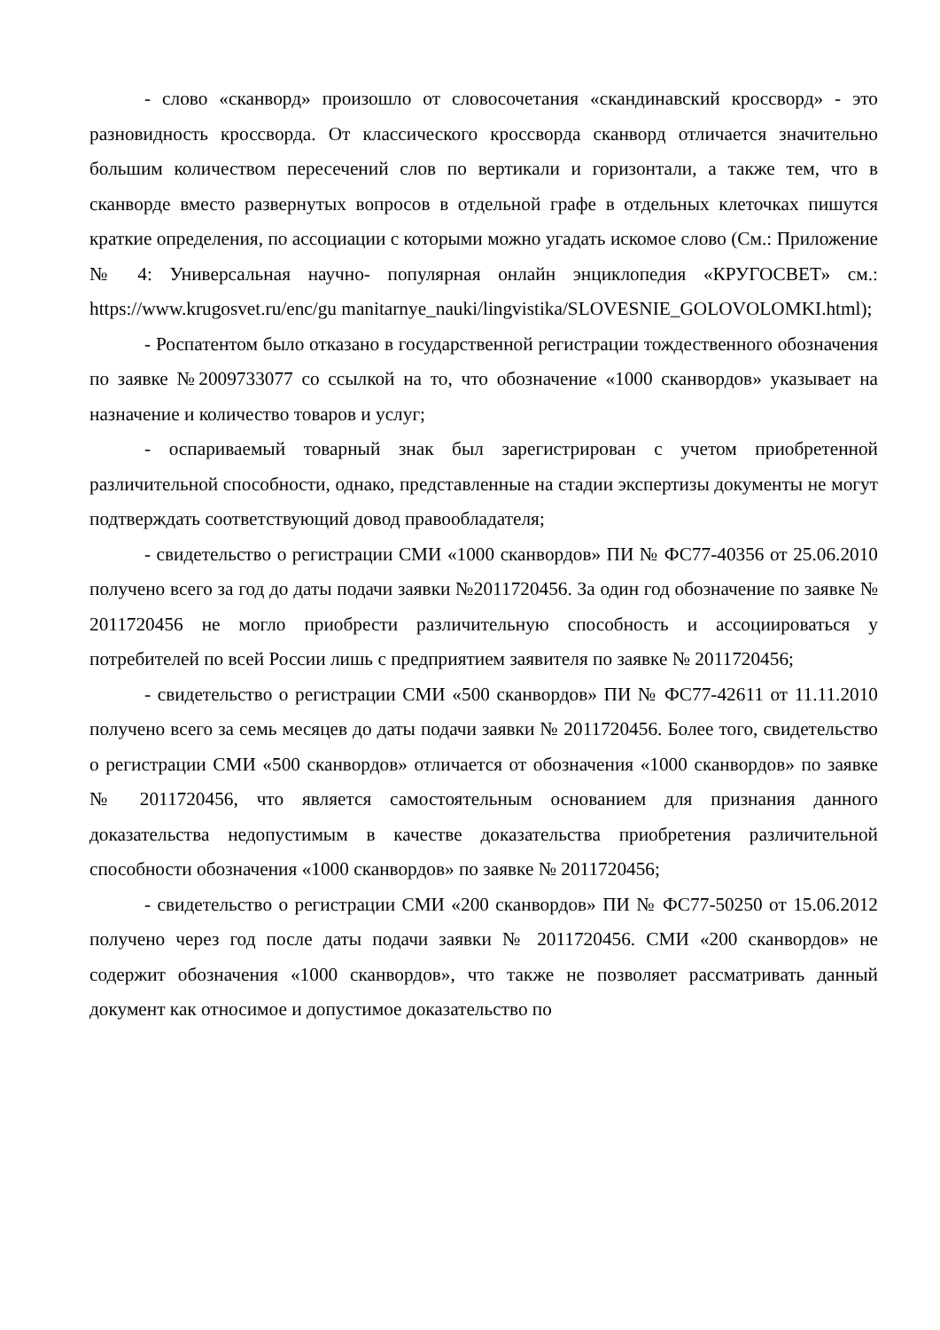- слово «сканворд» произошло от словосочетания «скандинавский кроссворд» - это разновидность кроссворда. От классического кроссворда сканворд отличается значительно большим количеством пересечений слов по вертикали и горизонтали, а также тем, что в сканворде вместо развернутых вопросов в отдельной графе в отдельных клеточках пишутся краткие определения, по ассоциации с которыми можно угадать искомое слово (См.: Приложение № 4: Универсальная научно- популярная онлайн энциклопедия «КРУГОСВЕТ» см.: https://www.krugosvet.ru/enc/gu manitarnye_nauki/lingvistika/SLOVESNIE_GOLOVOLOMKI.html);
- Роспатентом было отказано в государственной регистрации тождественного обозначения по заявке №2009733077 со ссылкой на то, что обозначение «1000 сканвордов» указывает на назначение и количество товаров и услуг;
- оспариваемый товарный знак был зарегистрирован с учетом приобретенной различительной способности, однако, представленные на стадии экспертизы документы не могут подтверждать соответствующий довод правообладателя;
- свидетельство о регистрации СМИ «1000 сканвордов» ПИ № ФС77-40356 от 25.06.2010 получено всего за год до даты подачи заявки №2011720456. За один год обозначение по заявке № 2011720456 не могло приобрести различительную способность и ассоциироваться у потребителей по всей России лишь с предприятием заявителя по заявке № 2011720456;
- свидетельство о регистрации СМИ «500 сканвордов» ПИ № ФС77-42611 от 11.11.2010 получено всего за семь месяцев до даты подачи заявки № 2011720456. Более того, свидетельство о регистрации СМИ «500 сканвордов» отличается от обозначения «1000 сканвордов» по заявке № 2011720456, что является самостоятельным основанием для признания данного доказательства недопустимым в качестве доказательства приобретения различительной способности обозначения «1000 сканвордов» по заявке № 2011720456;
- свидетельство о регистрации СМИ «200 сканвордов» ПИ № ФС77-50250 от 15.06.2012 получено через год после даты подачи заявки № 2011720456. СМИ «200 сканвордов» не содержит обозначения «1000 сканвордов», что также не позволяет рассматривать данный документ как относимое и допустимое доказательство по